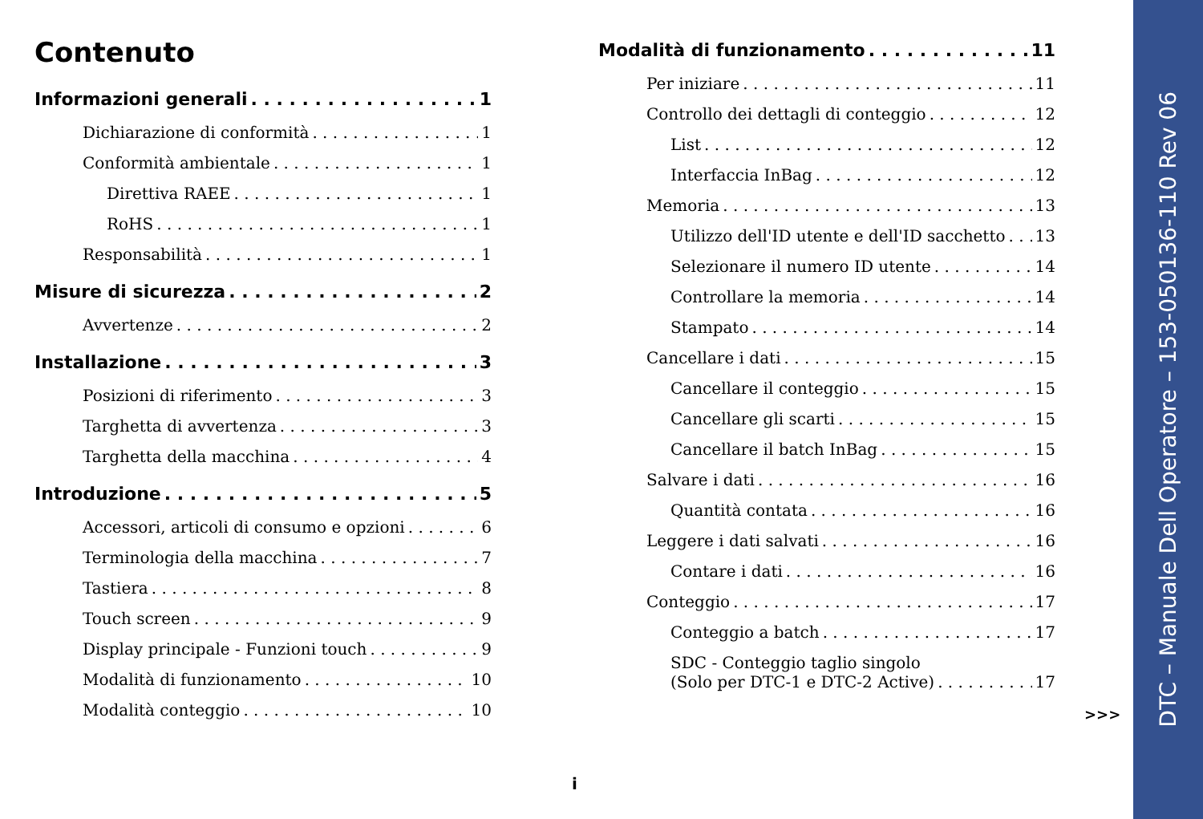Contenuto
Informazioni generali 1
Dichiarazione di conformità 1
Conformità ambientale 1
Direttiva RAEE 1
RoHS 1
Responsabilità 1
Misure di sicurezza 2
Avvertenze 2
Installazione 3
Posizioni di riferimento 3
Targhetta di avvertenza 3
Targhetta della macchina 4
Introduzione 5
Accessori, articoli di consumo e opzioni 6
Terminologia della macchina 7
Tastiera 8
Touch screen 9
Display principale - Funzioni touch 9
Modalità di funzionamento 10
Modalità conteggio 10
Modalità di funzionamento 11
Per iniziare 11
Controllo dei dettagli di conteggio 12
List 12
Interfaccia InBag 12
Memoria 13
Utilizzo dell'ID utente e dell'ID sacchetto 13
Selezionare il numero ID utente 14
Controllare la memoria 14
Stampato 14
Cancellare i dati 15
Cancellare il conteggio 15
Cancellare gli scarti 15
Cancellare il batch InBag 15
Salvare i dati 16
Quantità contata 16
Leggere i dati salvati 16
Contare i dati 16
Conteggio 17
Conteggio a batch 17
SDC - Conteggio taglio singolo
(Solo per DTC-1 e DTC-2 Active) 17
>>>
i
DTC – Manuale Dell Operatore – 153-050136-110 Rev 06